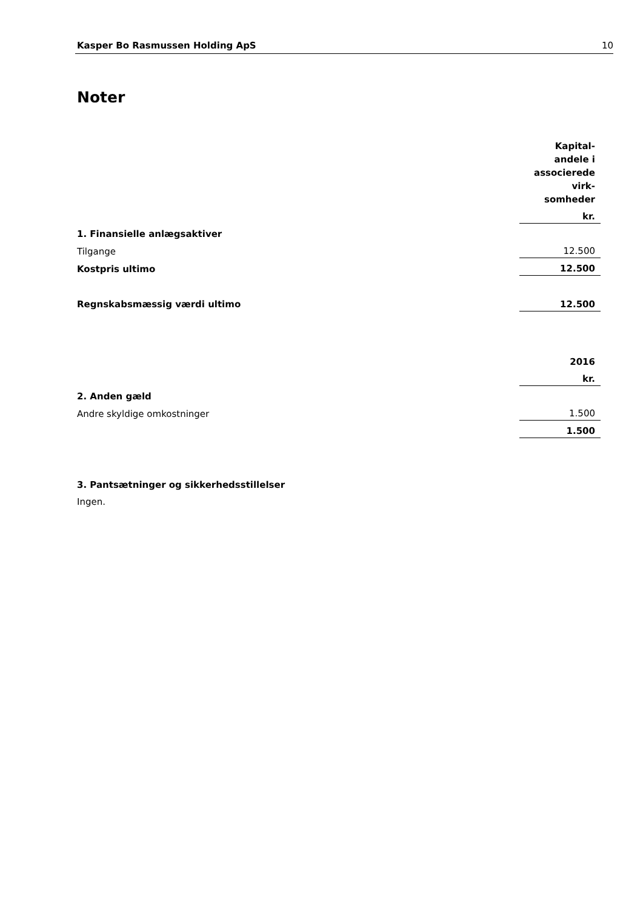Kasper Bo Rasmussen Holding ApS 10
Noter
| | Kapital- andele i associerede virk- somheder |
| | kr. |
| 1. Finansielle anlægsaktiver | |
| Tilgange | 12.500 |
| Kostpris ultimo | 12.500 |
| Regnskabsmæssig værdi ultimo | 12.500 |
| | 2016 |
| | kr. |
| 2. Anden gæld | |
| Andre skyldige omkostninger | 1.500 |
| | 1.500 |
| 3. Pantsætninger og sikkerhedsstillelser | |
| Ingen. | |